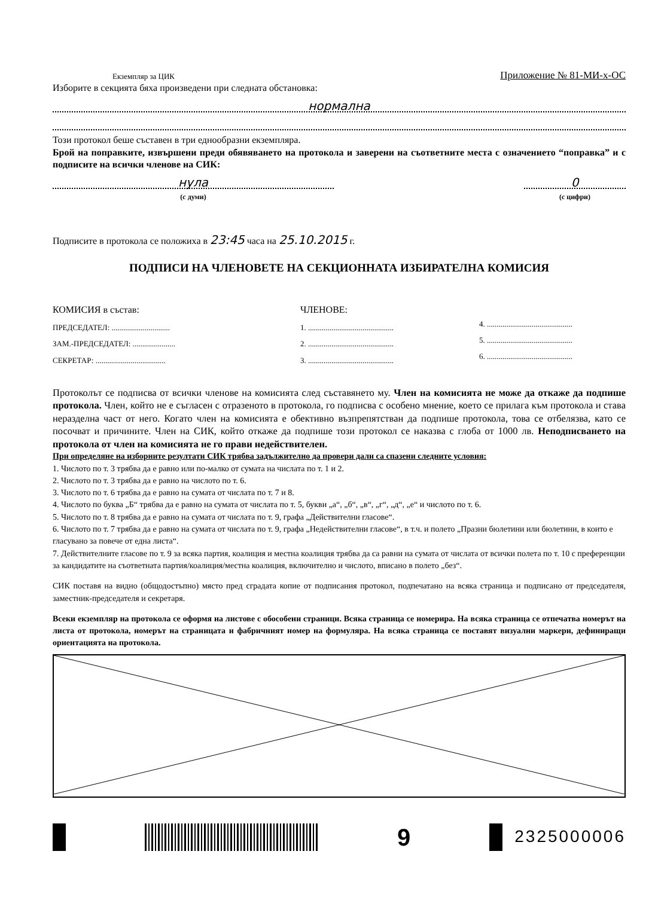Екземпляр за ЦИК Приложение № 81-МИ-х-ОС
Изборите в секцията бяха произведени при следната обстановка:
нормална
Този протокол беше съставен в три еднообразни екземпляра.
Брой на поправките, извършени преди обявяването на протокола и заверени на съответните места с означението “поправка” и с подписите на всички членове на СИК:
нула
(с думи)
0
(с цифри)
Подписите в протокола се положиха в 23:45 часа на 25.10.2015 г.
ПОДПИСИ НА ЧЛЕНОВЕТЕ НА СЕКЦИОННАТА ИЗБИРАТЕЛНА КОМИСИЯ
КОМИСИЯ в състав:
ПРЕДСЕДАТЕЛ: ..............................
ЗАМ.-ПРЕДСЕДАТЕЛ: ......................
СЕКРЕТАР: ....................................
ЧЛЕНОВЕ:
1. ............................................
2. ............................................
3. ............................................
4. ............................................
5. ............................................
6. ............................................
Протоколът се подписва от всички членове на комисията след съставянето му. Член на комисията не може да откаже да подпише протокола. Член, който не е съгласен с отразеното в протокола, го подписва с особено мнение, което се прилага към протокола и става неразделна част от него. Когато член на комисията е обективно възпрепятстван да подпише протокола, това се отбелязва, като се посочват и причините. Член на СИК, който откаже да подпише този протокол се наказва с глоба от 1000 лв. Неподписването на протокола от член на комисията не го прави недействителен.
При определяне на изборните резултати СИК трябва задължително да провери дали са спазени следните условия:
1. Числото по т. 3 трябва да е равно или по-малко от сумата на числата по т. 1 и 2.
2. Числото по т. 3 трябва да е равно на числото по т. 6.
3. Числото по т. 6 трябва да е равно на сумата от числата по т. 7 и 8.
4. Числото по буква „Б“ трябва да е равно на сумата от числата по т. 5, букви „а“, „б“, „в“, „г“, „д“, „е“ и числото по т. 6.
5. Числото по т. 8 трябва да е равно на сумата от числата по т. 9, графа „Действителни гласове“.
6. Числото по т. 7 трябва да е равно на сумата от числата по т. 9, графа „Недействителни гласове“, в т.ч. и полето „Празни бюлетини или бюлетини, в които е гласувано за повече от една листа“.
7. Действителните гласове по т. 9 за всяка партия, коалиция и местна коалиция трябва да са равни на сумата от числата от всички полета по т. 10 с преференции за кандидатите на съответната партия/коалиция/местна коалиция, включително и числото, вписано в полето „без“.
СИК поставя на видно (общодостъпно) място пред сградата копие от подписания протокол, подпечатано на всяка страница и подписано от председателя, заместник-председателя и секретаря.
Всеки екземпляр на протокола се оформя на листове с обособени страници. Всяка страница се номерира. На всяка страница се отпечатва номерът на листа от протокола, номерът на страницата и фабричният номер на формуляра. На всяка страница се поставят визуални маркери, дефиниращи ориентацията на протокола.
9
2325000006